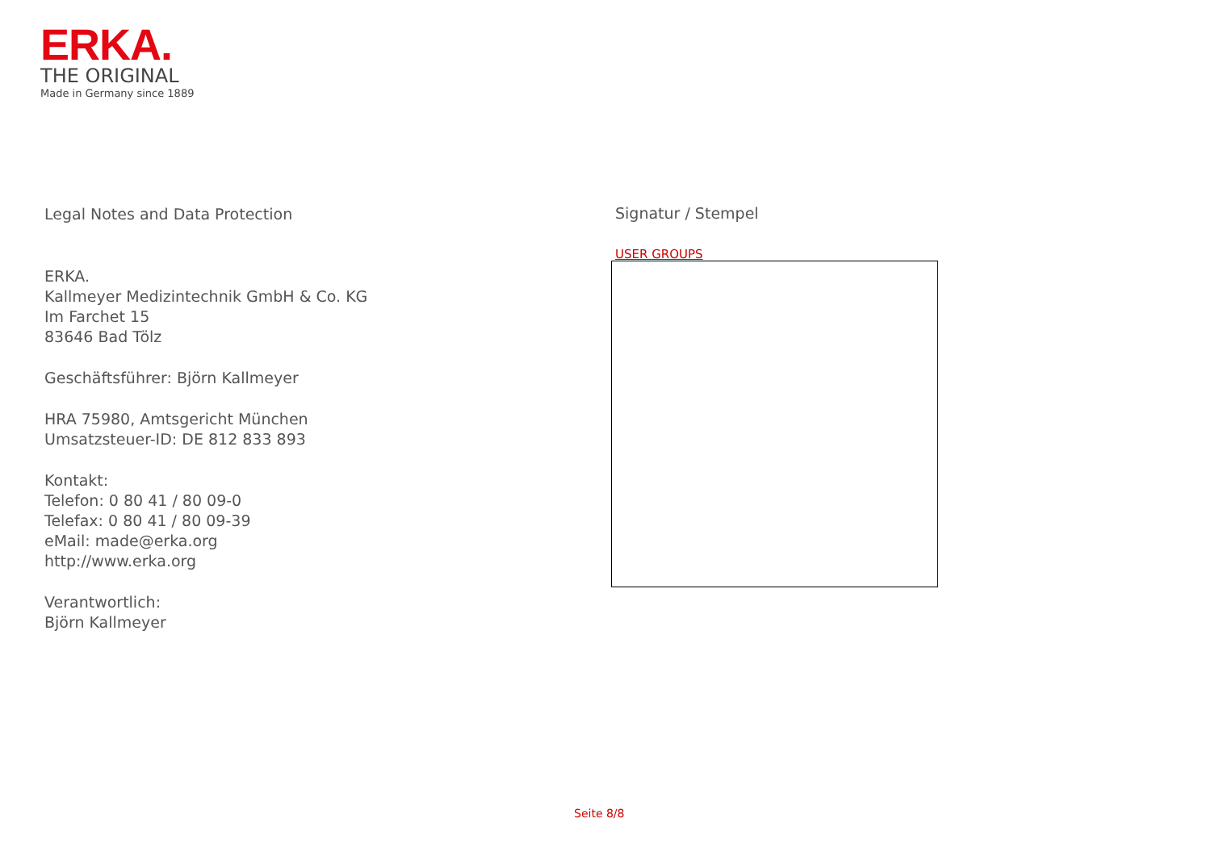ERKA.
THE ORIGINAL
Made in Germany since 1889
Legal Notes and Data Protection
ERKA.
Kallmeyer Medizintechnik GmbH & Co. KG
Im Farchet 15
83646 Bad Tölz
Geschäftsführer: Björn Kallmeyer
HRA 75980, Amtsgericht München
Umsatzsteuer-ID: DE 812 833 893
Kontakt:
Telefon: 0 80 41 / 80 09-0
Telefax: 0 80 41 / 80 09-39
eMail: made@erka.org
http://www.erka.org
Verantwortlich:
Björn Kallmeyer
Signatur / Stempel
USER GROUPS
Seite 8/8